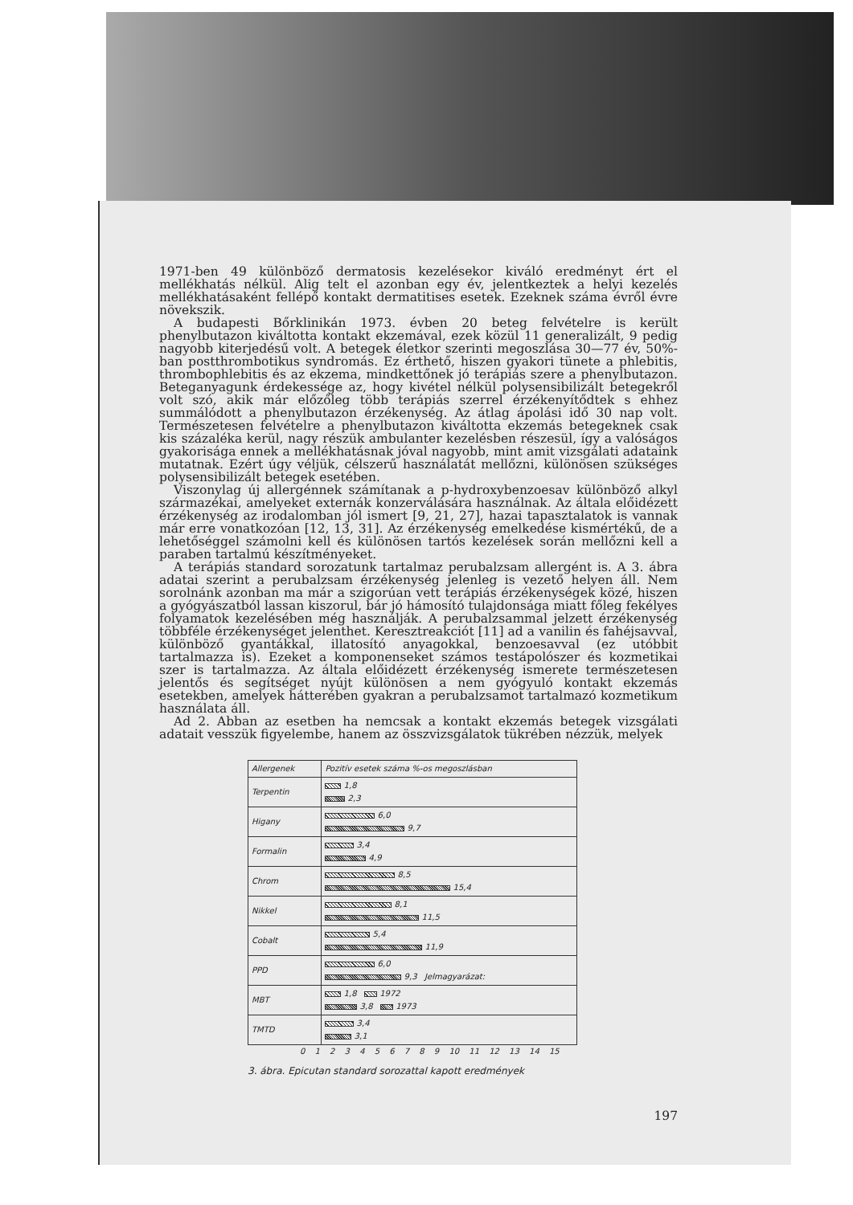1971-ben 49 különböző dermatosis kezelésekor kiváló eredményt ért el mellékhatás nélkül. Alig telt el azonban egy év, jelentkeztek a helyi kezelés mellékhatásaként fellépő kontakt dermatitises esetek. Ezeknek száma évről évre növekszik.
A budapesti Bőrklinikán 1973. évben 20 beteg felvételre is került phenylbutazon kiváltotta kontakt ekzemával, ezek közül 11 generalizált, 9 pedig nagyobb kiterjedésű volt. A betegek életkor szerinti megoszlása 30—77 év, 50%-ban postthrombotikus syndromás. Ez érthető, hiszen gyakori tünete a phlebitis, thrombophlebitis és az ekzema, mindkettőnek jó terápiás szere a phenylbutazon. Beteganyagunk érdekessége az, hogy kivétel nélkül polysensibilizált betegekről volt szó, akik már előzőleg több terápiás szerrel érzékenyítődtek s ehhez summálódott a phenylbutazon érzékenység. Az átlag ápolási idő 30 nap volt. Természetesen felvételre a phenylbutazon kiváltotta ekzemás betegeknek csak kis százaléka kerül, nagy részük ambulanter kezelésben részesül, így a valóságos gyakorisága ennek a mellékhatásnak jóval nagyobb, mint amit vizsgálati adataink mutatnak. Ezért úgy véljük, célszerű használatát mellőzni, különösen szükséges polysensibilizált betegek esetében.
Viszonylag új allergénnek számítanak a p-hydroxybenzoesav különböző alkyl származékai, amelyeket externák konzerválására használnak. Az általa előidézett érzékenység az irodalomban jól ismert [9, 21, 27], hazai tapasztalatok is vannak már erre vonatkozóan [12, 13, 31]. Az érzékenység emelkedése kismértékű, de a lehetőséggel számolni kell és különösen tartós kezelések során mellőzni kell a paraben tartalmú készítményeket.
A terápiás standard sorozatunk tartalmaz perubalzsam allergént is. A 3. ábra adatai szerint a perubalzsam érzékenység jelenleg is vezető helyen áll. Nem sorolnánk azonban ma már a szigorúan vett terápiás érzékenységek közé, hiszen a gyógyászatból lassan kiszorul, bár jó hámosító tulajdonsága miatt főleg fekélyes folyamatok kezelésében még használják. A perubalzsammal jelzett érzékenység többféle érzékenységet jelenthet. Keresztreakciót [11] ad a vanilin és fahéjsavval, különböző gyantákkal, illatosító anyagokkal, benzoesavval (ez utóbbit tartalmazza is). Ezeket a komponenseket számos testápolószer és kozmetikai szer is tartalmazza. Az általa előidézett érzékenység ismerete természetesen jelentős és segítséget nyújt különösen a nem gyógyuló kontakt ekzemás esetekben, amelyek hátterében gyakran a perubalzsamot tartalmazó kozmetikum használata áll.
Ad 2. Abban az esetben ha nemcsak a kontakt ekzemás betegek vizsgálati adatait vesszük figyelembe, hanem az összvizsgálatok tükrében nézzük, melyek
| Allergenek | Pozitív esetek száma %-os megoszlásban |
| --- | --- |
| Terpentin | 1,8 2,3 |
| Higany | 6,0 9,7 |
| Formalin | 3,4 4,9 |
| Chrom | 8,5 15,4 |
| Nikkel | 8,1 11,5 |
| Cobalt | 5,4 11,9 |
| PPD | 6,0 9,3 Jelmagyarázat: |
| MBT | 1,8 1972 3,8 1973 |
| TMTD | 3,4 3,1 |
0 1 2 3 4 5 6 7 8 9 10 11 12 13 14 15
3. ábra. Epicutan standard sorozattal kapott eredmények
197